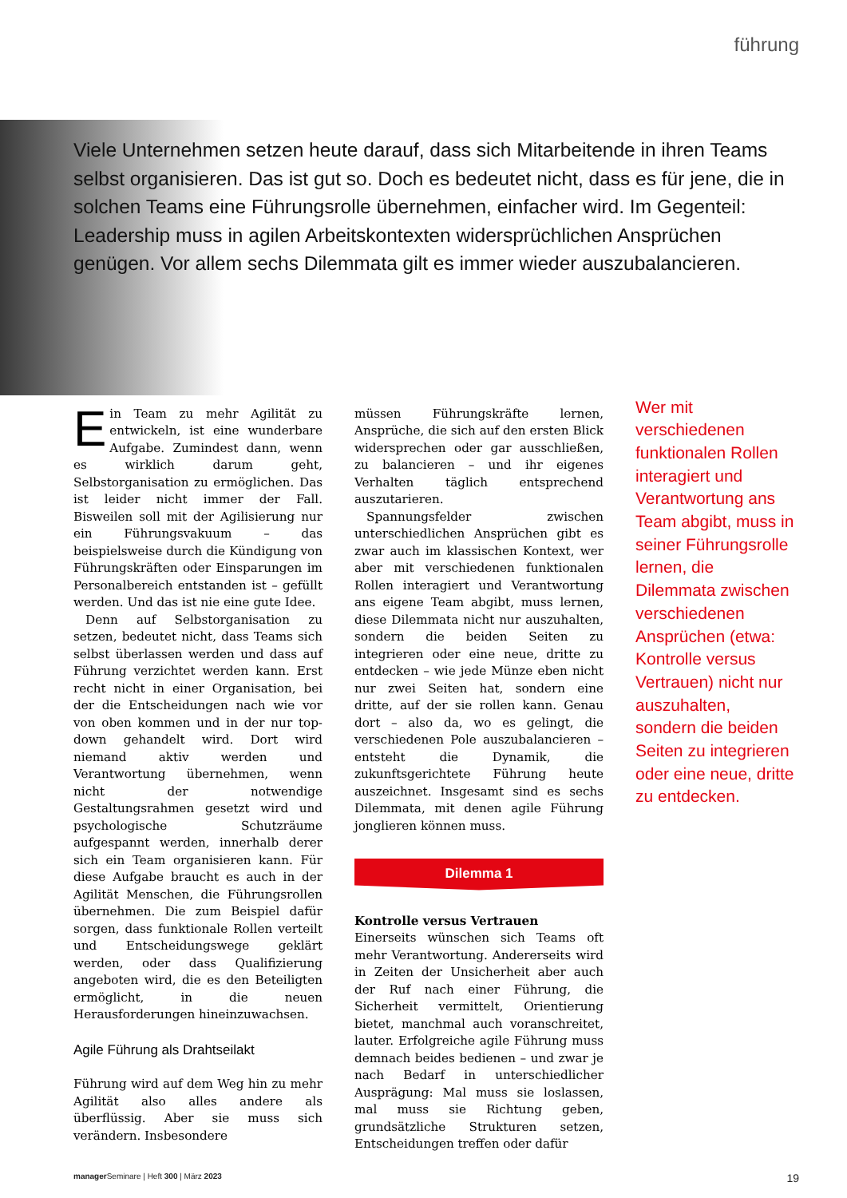führung
Viele Unternehmen setzen heute darauf, dass sich Mitarbeitende in ihren Teams selbst organisieren. Das ist gut so. Doch es bedeutet nicht, dass es für jene, die in solchen Teams eine Führungsrolle übernehmen, einfacher wird. Im Gegenteil: Leadership muss in agilen Arbeitskontexten widersprüchlichen Ansprüchen genügen. Vor allem sechs Dilemmata gilt es immer wieder auszubalancieren.
Ein Team zu mehr Agilität zu entwickeln, ist eine wunderbare Aufgabe. Zumindest dann, wenn es wirklich darum geht, Selbstorganisation zu ermöglichen. Das ist leider nicht immer der Fall. Bisweilen soll mit der Agilisierung nur ein Führungsvakuum – das beispielsweise durch die Kündigung von Führungskräften oder Einsparungen im Personalbereich entstanden ist – gefüllt werden. Und das ist nie eine gute Idee.
Denn auf Selbstorganisation zu setzen, bedeutet nicht, dass Teams sich selbst überlassen werden und dass auf Führung verzichtet werden kann. Erst recht nicht in einer Organisation, bei der die Entscheidungen nach wie vor von oben kommen und in der nur top-down gehandelt wird. Dort wird niemand aktiv werden und Verantwortung übernehmen, wenn nicht der notwendige Gestaltungsrahmen gesetzt wird und psychologische Schutzräume aufgespannt werden, innerhalb derer sich ein Team organisieren kann. Für diese Aufgabe braucht es auch in der Agilität Menschen, die Führungsrollen übernehmen. Die zum Beispiel dafür sorgen, dass funktionale Rollen verteilt und Entscheidungswege geklärt werden, oder dass Qualifizierung angeboten wird, die es den Beteiligten ermöglicht, in die neuen Herausforderungen hineinzuwachsen.
Agile Führung als Drahtseilakt
Führung wird auf dem Weg hin zu mehr Agilität also alles andere als überflüssig. Aber sie muss sich verändern. Insbesondere
müssen Führungskräfte lernen, Ansprüche, die sich auf den ersten Blick widersprechen oder gar ausschließen, zu balancieren – und ihr eigenes Verhalten täglich entsprechend auszutarieren.
Spannungsfelder zwischen unterschiedlichen Ansprüchen gibt es zwar auch im klassischen Kontext, wer aber mit verschiedenen funktionalen Rollen interagiert und Verantwortung ans eigene Team abgibt, muss lernen, diese Dilemmata nicht nur auszuhalten, sondern die beiden Seiten zu integrieren oder eine neue, dritte zu entdecken – wie jede Münze eben nicht nur zwei Seiten hat, sondern eine dritte, auf der sie rollen kann. Genau dort – also da, wo es gelingt, die verschiedenen Pole auszubalancieren – entsteht die Dynamik, die zukunftsgerichtete Führung heute auszeichnet. Insgesamt sind es sechs Dilemmata, mit denen agile Führung jonglieren können muss.
Dilemma 1
Kontrolle versus Vertrauen
Einerseits wünschen sich Teams oft mehr Verantwortung. Andererseits wird in Zeiten der Unsicherheit aber auch der Ruf nach einer Führung, die Sicherheit vermittelt, Orientierung bietet, manchmal auch voranschreitet, lauter. Erfolgreiche agile Führung muss demnach beides bedienen – und zwar je nach Bedarf in unterschiedlicher Ausprägung: Mal muss sie loslassen, mal muss sie Richtung geben, grundsätzliche Strukturen setzen, Entscheidungen treffen oder dafür
Wer mit verschiedenen funktionalen Rollen interagiert und Verantwortung ans Team abgibt, muss in seiner Führungsrolle lernen, die Dilemmata zwischen verschiedenen Ansprüchen (etwa: Kontrolle versus Vertrauen) nicht nur auszuhalten, sondern die beiden Seiten zu integrieren oder eine neue, dritte zu entdecken.
manager Seminare | Heft 300 | März 2023 19